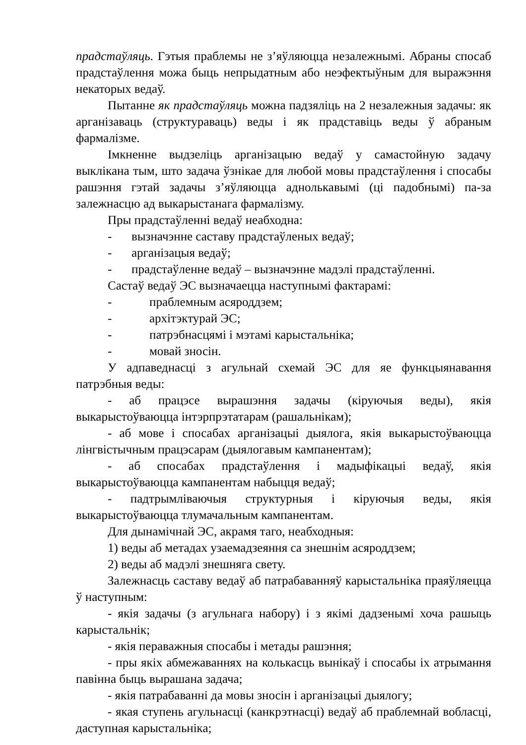прадстаўляць. Гэтыя праблемы не з’яўляюцца незалежнымі. Абраны спосаб прадстаўлення можа быць непрыдатным або неэфектыўным для выражэння некаторых ведаў.
Пытанне як прадстаўляць можна падзяліць на 2 незалежныя задачы: як арганізаваць (структураваць) веды і як прадставіць веды ў абраным фармалізме.
Імкненне выдзеліць арганізацыю ведаў у самастойную задачу выклікана тым, што задача ўзнікае для любой мовы прадстаўлення і спосабы рашэння гэтай задачы з’яўляюцца аднолькавымі (ці падобнымі) па-за залежнасцю ад выкарыстанага фармалізму.
Пры прадстаўленні ведаў неабходна:
- вызначэнне саставу прадстаўленых ведаў;
- арганізацыя ведаў;
- прадстаўленне ведаў – вызначэнне мадэлі прадстаўленні.
Састаў ведаў ЭС вызначаецца наступнымі фактарамі:
- праблемным асяроддзем;
- архітэктурай ЭС;
- патрэбнасцямі і мэтамі карыстальніка;
- мовай зносін.
У адпаведнасці з агульнай схемай ЭС для яе функцыянавання патрэбныя веды:
- аб працэсе вырашэння задачы (кіруючыя веды), якія выкарыстоўваюцца інтэрпрэтатарам (рашальнікам);
- аб мове і спосабах арганізацыі дыялога, якія выкарыстоўваюцца лінгвістычным працэсарам (дыялогавым кампанентам);
- аб спосабах прадстаўлення і мадыфікацыі ведаў, якія выкарыстоўваюцца кампанентам набыцця ведаў;
- падтрымліваючыя структурныя і кіруючыя веды, якія выкарыстоўваюцца тлумачальным кампанентам.
Для дынамічнай ЭС, акрамя таго, неабходныя:
1) веды аб метадах узаемадзеяння са знешнім асяроддзем;
2) веды аб мадэлі знешняга свету.
Залежнасць саставу ведаў аб патрабаванняў карыстальніка праяўляецца ў наступным:
- якія задачы (з агульнага набору) і з якімі дадзенымі хоча рашыць карыстальнік;
- якія пераважныя спосабы і метады рашэння;
- пры якіх абмежаваннях на колькасць вынікаў і спосабы іх атрымання павінна быць вырашана задача;
- якія патрабаванні да мовы зносін і арганізацыі дыялогу;
- якая ступень агульнасці (канкрэтнасці) ведаў аб праблемнай вобласці, даступная карыстальніка;